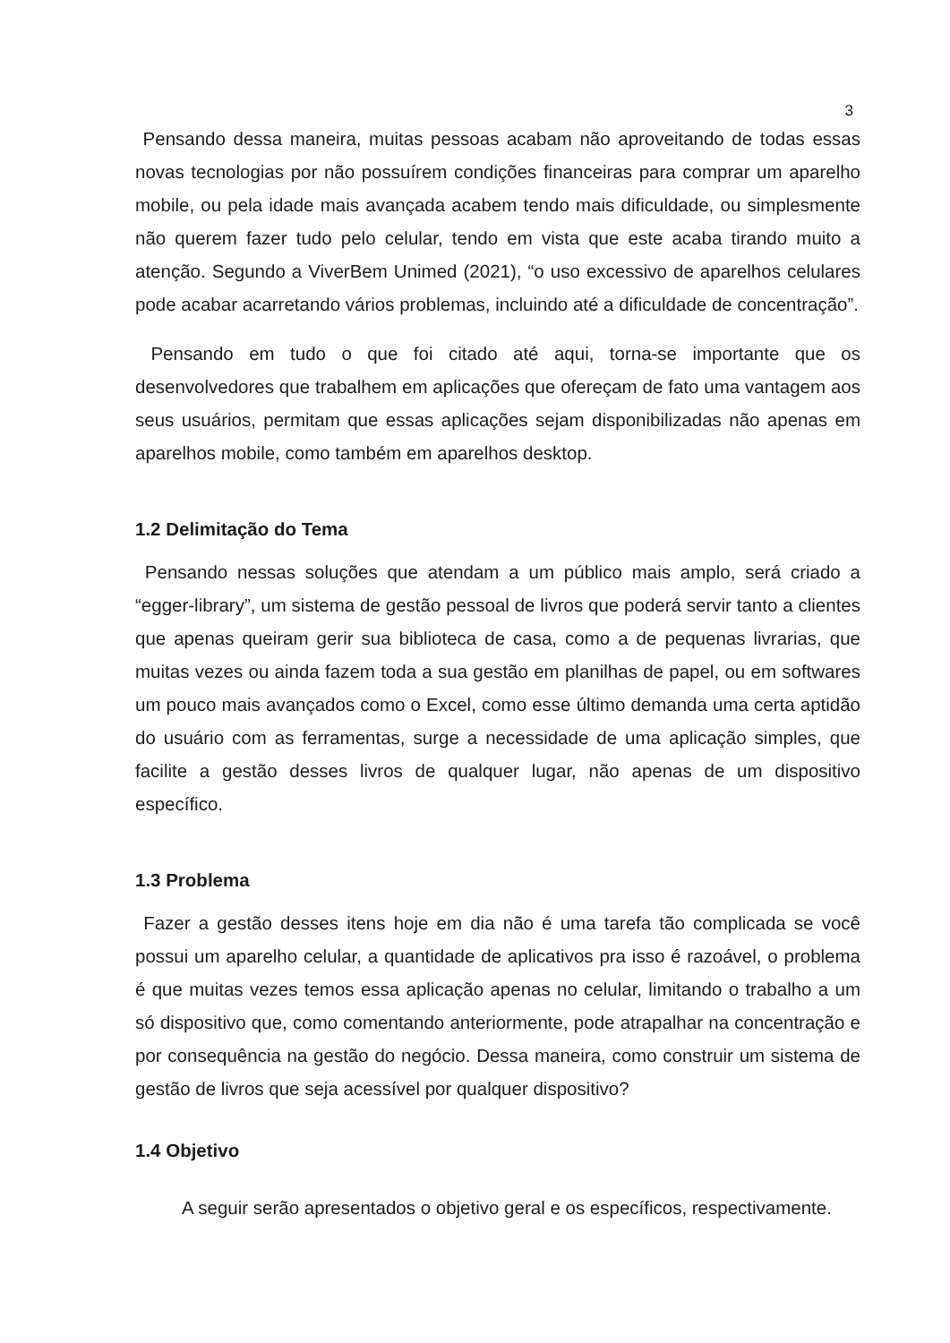3
Pensando dessa maneira, muitas pessoas acabam não aproveitando de todas essas novas tecnologias por não possuírem condições financeiras para comprar um aparelho mobile, ou pela idade mais avançada acabem tendo mais dificuldade, ou simplesmente não querem fazer tudo pelo celular, tendo em vista que este acaba tirando muito a atenção. Segundo a ViverBem Unimed (2021), “o uso excessivo de aparelhos celulares pode acabar acarretando vários problemas, incluindo até a dificuldade de concentração”.
Pensando em tudo o que foi citado até aqui, torna-se importante que os desenvolvedores que trabalhem em aplicações que ofereçam de fato uma vantagem aos seus usuários, permitam que essas aplicações sejam disponibilizadas não apenas em aparelhos mobile, como também em aparelhos desktop.
1.2 Delimitação do Tema
Pensando nessas soluções que atendam a um público mais amplo, será criado a “egger-library”, um sistema de gestão pessoal de livros que poderá servir tanto a clientes que apenas queiram gerir sua biblioteca de casa, como a de pequenas livrarias, que muitas vezes ou ainda fazem toda a sua gestão em planilhas de papel, ou em softwares um pouco mais avançados como o Excel, como esse último demanda uma certa aptidão do usuário com as ferramentas, surge a necessidade de uma aplicação simples, que facilite a gestão desses livros de qualquer lugar, não apenas de um dispositivo específico.
1.3 Problema
Fazer a gestão desses itens hoje em dia não é uma tarefa tão complicada se você possui um aparelho celular, a quantidade de aplicativos pra isso é razoável, o problema é que muitas vezes temos essa aplicação apenas no celular, limitando o trabalho a um só dispositivo que, como comentando anteriormente, pode atrapalhar na concentração e por consequência na gestão do negócio. Dessa maneira, como construir um sistema de gestão de livros que seja acessível por qualquer dispositivo?
1.4 Objetivo
A seguir serão apresentados o objetivo geral e os específicos, respectivamente.